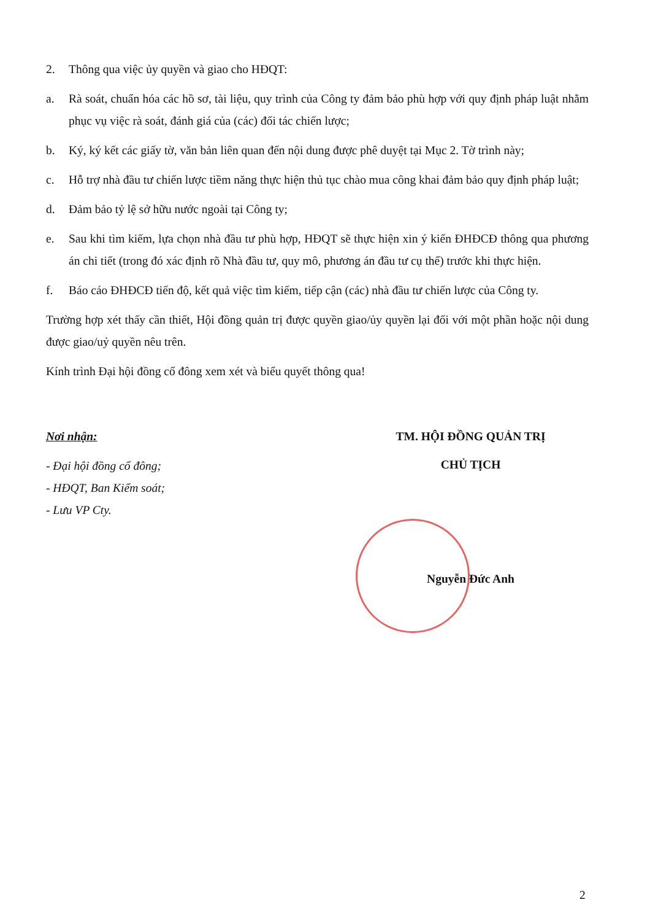2. Thông qua việc ủy quyền và giao cho HĐQT:
a. Rà soát, chuẩn hóa các hồ sơ, tài liệu, quy trình của Công ty đảm bảo phù hợp với quy định pháp luật nhằm phục vụ việc rà soát, đánh giá của (các) đối tác chiến lược;
b. Ký, ký kết các giấy tờ, văn bản liên quan đến nội dung được phê duyệt tại Mục 2. Tờ trình này;
c. Hỗ trợ nhà đầu tư chiến lược tiềm năng thực hiện thủ tục chào mua công khai đảm bảo quy định pháp luật;
d. Đảm bảo tỷ lệ sở hữu nước ngoài tại Công ty;
e. Sau khi tìm kiếm, lựa chọn nhà đầu tư phù hợp, HĐQT sẽ thực hiện xin ý kiến ĐHĐCĐ thông qua phương án chi tiết (trong đó xác định rõ Nhà đầu tư, quy mô, phương án đầu tư cụ thể) trước khi thực hiện.
f. Báo cáo ĐHĐCĐ tiến độ, kết quả việc tìm kiếm, tiếp cận (các) nhà đầu tư chiến lược của Công ty.
Trường hợp xét thấy cần thiết, Hội đồng quản trị được quyền giao/ủy quyền lại đối với một phần hoặc nội dung được giao/uỷ quyền nêu trên.
Kính trình Đại hội đồng cổ đông xem xét và biểu quyết thông qua!
Nơi nhận:
- Đại hội đồng cổ đông;
- HĐQT, Ban Kiểm soát;
- Lưu VP Cty.
TM. HỘI ĐỒNG QUẢN TRỊ
CHỦ TỊCH
Nguyễn Đức Anh
2